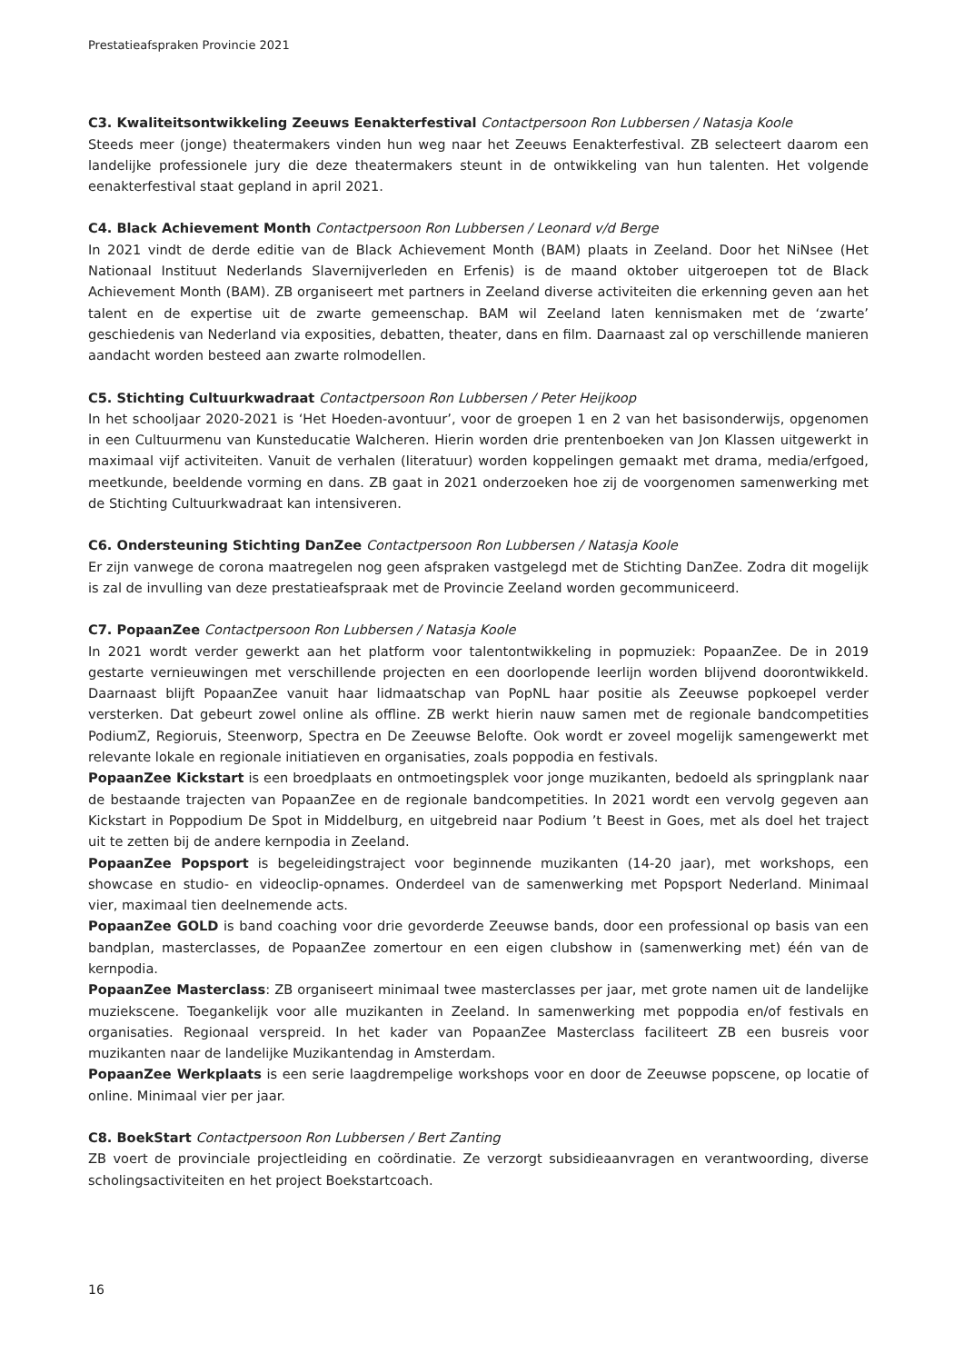Prestatieafspraken Provincie 2021
C3. Kwaliteitsontwikkeling Zeeuws Eenakterfestival Contactpersoon Ron Lubbersen / Natasja Koole
Steeds meer (jonge) theatermakers vinden hun weg naar het Zeeuws Eenakterfestival. ZB selecteert daarom een landelijke professionele jury die deze theatermakers steunt in de ontwikkeling van hun talenten. Het volgende eenakterfestival staat gepland in april 2021.
C4. Black Achievement Month Contactpersoon Ron Lubbersen / Leonard v/d Berge
In 2021 vindt de derde editie van de Black Achievement Month (BAM) plaats in Zeeland. Door het NiNsee (Het Nationaal Instituut Nederlands Slavernijverleden en Erfenis) is de maand oktober uitgeroepen tot de Black Achievement Month (BAM). ZB organiseert met partners in Zeeland diverse activiteiten die erkenning geven aan het talent en de expertise uit de zwarte gemeenschap. BAM wil Zeeland laten kennismaken met de ‘zwarte’ geschiedenis van Nederland via exposities, debatten, theater, dans en film. Daarnaast zal op verschillende manieren aandacht worden besteed aan zwarte rolmodellen.
C5. Stichting Cultuurkwadraat Contactpersoon Ron Lubbersen / Peter Heijkoop
In het schooljaar 2020-2021 is ‘Het Hoeden-avontuur’, voor de groepen 1 en 2 van het basisonderwijs, opgenomen in een Cultuurmenu van Kunsteducatie Walcheren. Hierin worden drie prentenboeken van Jon Klassen uitgewerkt in maximaal vijf activiteiten. Vanuit de verhalen (literatuur) worden koppelingen gemaakt met drama, media/erfgoed, meetkunde, beeldende vorming en dans. ZB gaat in 2021 onderzoeken hoe zij de voorgenomen samenwerking met de Stichting Cultuurkwadraat kan intensiveren.
C6. Ondersteuning Stichting DanZee Contactpersoon Ron Lubbersen / Natasja Koole
Er zijn vanwege de corona maatregelen nog geen afspraken vastgelegd met de Stichting DanZee. Zodra dit mogelijk is zal de invulling van deze prestatieafspraak met de Provincie Zeeland worden gecommuniceerd.
C7. PopaanZee Contactpersoon Ron Lubbersen / Natasja Koole
In 2021 wordt verder gewerkt aan het platform voor talentontwikkeling in popmuziek: PopaanZee. De in 2019 gestarte vernieuwingen met verschillende projecten en een doorlopende leerlijn worden blijvend doorontwikkeld. Daarnaast blijft PopaanZee vanuit haar lidmaatschap van PopNL haar positie als Zeeuwse popkoepel verder versterken. Dat gebeurt zowel online als offline. ZB werkt hierin nauw samen met de regionale bandcompetities PodiumZ, Regioruis, Steenworp, Spectra en De Zeeuwse Belofte. Ook wordt er zoveel mogelijk samengewerkt met relevante lokale en regionale initiatieven en organisaties, zoals poppodia en festivals.
PopaanZee Kickstart is een broedplaats en ontmoetingsplek voor jonge muzikanten, bedoeld als springplank naar de bestaande trajecten van PopaanZee en de regionale bandcompetities. In 2021 wordt een vervolg gegeven aan Kickstart in Poppodium De Spot in Middelburg, en uitgebreid naar Podium ’t Beest in Goes, met als doel het traject uit te zetten bij de andere kernpodia in Zeeland.
PopaanZee Popsport is begeleidingstraject voor beginnende muzikanten (14-20 jaar), met workshops, een showcase en studio- en videoclip-opnames. Onderdeel van de samenwerking met Popsport Nederland. Minimaal vier, maximaal tien deelnemende acts.
PopaanZee GOLD is band coaching voor drie gevorderde Zeeuwse bands, door een professional op basis van een bandplan, masterclasses, de PopaanZee zomertour en een eigen clubshow in (samenwerking met) één van de kernpodia.
PopaanZee Masterclass: ZB organiseert minimaal twee masterclasses per jaar, met grote namen uit de landelijke muziekscene. Toegankelijk voor alle muzikanten in Zeeland. In samenwerking met poppodia en/of festivals en organisaties. Regionaal verspreid. In het kader van PopaanZee Masterclass faciliteert ZB een busreis voor muzikanten naar de landelijke Muzikantendag in Amsterdam.
PopaanZee Werkplaats is een serie laagdrempelige workshops voor en door de Zeeuwse popscene, op locatie of online. Minimaal vier per jaar.
C8. BoekStart Contactpersoon Ron Lubbersen / Bert Zanting
ZB voert de provinciale projectleiding en coördinatie. Ze verzorgt subsidieaanvragen en verantwoording, diverse scholingsactiviteiten en het project Boekstartcoach.
16